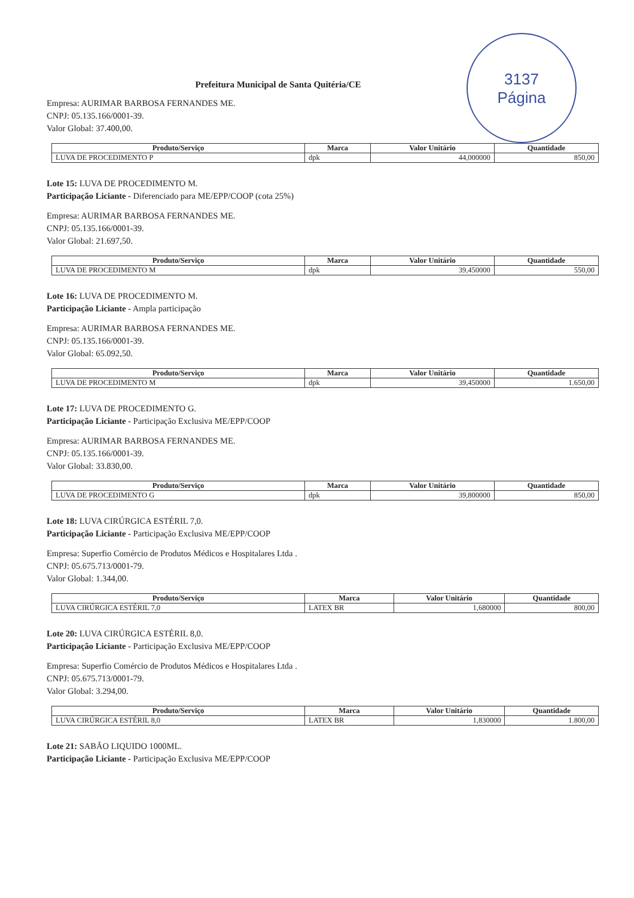3137
Página
Prefeitura Municipal de Santa Quitéria/CE
Empresa: AURIMAR BARBOSA FERNANDES ME.
CNPJ: 05.135.166/0001-39.
Valor Global: 37.400,00.
| Produto/Serviço | Marca | Valor Unitário | Quantidade |
| --- | --- | --- | --- |
| LUVA DE PROCEDIMENTO P | dpk | 44,000000 | 850,00 |
Lote 15: LUVA DE PROCEDIMENTO M.
Participação Liciante - Diferenciado para ME/EPP/COOP (cota 25%)
Empresa: AURIMAR BARBOSA FERNANDES ME.
CNPJ: 05.135.166/0001-39.
Valor Global: 21.697,50.
| Produto/Serviço | Marca | Valor Unitário | Quantidade |
| --- | --- | --- | --- |
| LUVA DE PROCEDIMENTO M | dpk | 39,450000 | 550,00 |
Lote 16: LUVA DE PROCEDIMENTO M.
Participação Liciante - Ampla participação
Empresa: AURIMAR BARBOSA FERNANDES ME.
CNPJ: 05.135.166/0001-39.
Valor Global: 65.092,50.
| Produto/Serviço | Marca | Valor Unitário | Quantidade |
| --- | --- | --- | --- |
| LUVA DE PROCEDIMENTO M | dpk | 39,450000 | 1.650,00 |
Lote 17: LUVA DE PROCEDIMENTO G.
Participação Liciante - Participação Exclusiva ME/EPP/COOP
Empresa: AURIMAR BARBOSA FERNANDES ME.
CNPJ: 05.135.166/0001-39.
Valor Global: 33.830,00.
| Produto/Serviço | Marca | Valor Unitário | Quantidade |
| --- | --- | --- | --- |
| LUVA DE PROCEDIMENTO G | dpk | 39,800000 | 850,00 |
Lote 18: LUVA CIRÚRGICA ESTÉRIL 7,0.
Participação Liciante - Participação Exclusiva ME/EPP/COOP
Empresa: Superfio Comércio de Produtos Médicos e Hospitalares Ltda .
CNPJ: 05.675.713/0001-79.
Valor Global: 1.344,00.
| Produto/Serviço | Marca | Valor Unitário | Quantidade |
| --- | --- | --- | --- |
| LUVA CIRÚRGICA ESTÉRIL 7,0 | LATEX BR | 1,680000 | 800,00 |
Lote 20: LUVA CIRÚRGICA ESTÉRIL 8,0.
Participação Liciante - Participação Exclusiva ME/EPP/COOP
Empresa: Superfio Comércio de Produtos Médicos e Hospitalares Ltda .
CNPJ: 05.675.713/0001-79.
Valor Global: 3.294,00.
| Produto/Serviço | Marca | Valor Unitário | Quantidade |
| --- | --- | --- | --- |
| LUVA CIRÚRGICA ESTÉRIL 8,0 | LATEX BR | 1,830000 | 1.800,00 |
Lote 21: SABÃO LIQUIDO 1000ML.
Participação Liciante - Participação Exclusiva ME/EPP/COOP